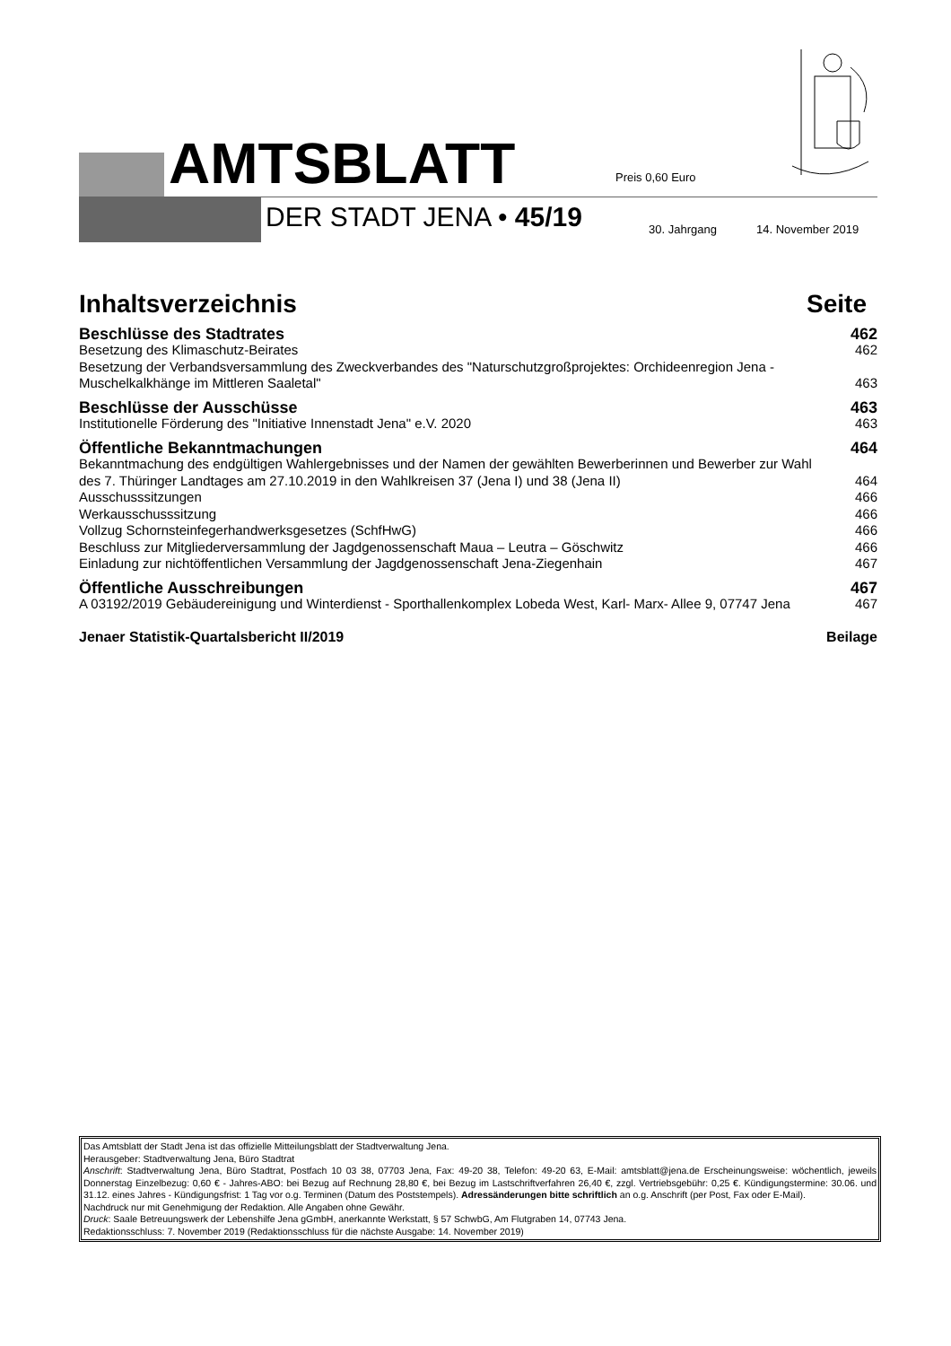AMTSBLATT Preis 0,60 Euro
DER STADT JENA • 45/19 30. Jahrgang 14. November 2019
Inhaltsverzeichnis Seite
Beschlüsse des Stadtrates 462
Besetzung des Klimaschutz-Beirates 462
Besetzung der Verbandsversammlung des Zweckverbandes des "Naturschutzgroßprojektes: Orchideenregion Jena -
Muschelkalkhänge im Mittleren Saaletal"
463
Beschlüsse der Ausschüsse 463
Institutionelle Förderung des "Initiative Innenstadt Jena" e.V. 2020 463
Öffentliche Bekanntmachungen 464
Bekanntmachung des endgültigen Wahlergebnisses und der Namen der gewählten Bewerberinnen und Bewerber zur Wahl
des 7. Thüringer Landtages am 27.10.2019 in den Wahlkreisen 37 (Jena I) und 38 (Jena II)
464
Ausschusssitzungen 466
Werkausschusssitzung 466
Vollzug Schornsteinfegerhandwerksgesetzes (SchfHwG) 466
Beschluss zur Mitgliederversammlung der Jagdgenossenschaft Maua – Leutra – Göschwitz 466
Einladung zur nichtöffentlichen Versammlung der Jagdgenossenschaft Jena-Ziegenhain 467
Öffentliche Ausschreibungen 467
A 03192/2019 Gebäudereinigung und Winterdienst - Sporthallenkomplex Lobeda West, Karl- Marx- Allee 9, 07747 Jena 467
Jenaer Statistik-Quartalsbericht II/2019 Beilage
Das Amtsblatt der Stadt Jena ist das offizielle Mitteilungsblatt der Stadtverwaltung Jena.
Herausgeber: Stadtverwaltung Jena, Büro Stadtrat
Anschrift: Stadtverwaltung Jena, Büro Stadtrat, Postfach 10 03 38, 07703 Jena, Fax: 49-20 38, Telefon: 49-20 63, E-Mail: amtsblatt@jena.de Erscheinungsweise: wöchentlich, jeweils Donnerstag Einzelbezug: 0,60 € - Jahres-ABO: bei Bezug auf Rechnung 28,80 €, bei Bezug im Lastschriftverfahren 26,40 €, zzgl. Vertriebsgebühr: 0,25 €. Kündigungstermine: 30.06. und 31.12. eines Jahres - Kündigungsfrist: 1 Tag vor o.g. Terminen (Datum des Poststempels). Adressänderungen bitte schriftlich an o.g. Anschrift (per Post, Fax oder E-Mail).
Nachdruck nur mit Genehmigung der Redaktion. Alle Angaben ohne Gewähr.
Druck: Saale Betreuungswerk der Lebenshilfe Jena gGmbH, anerkannte Werkstatt, § 57 SchwbG, Am Flutgraben 14, 07743 Jena.
Redaktionsschluss: 7. November 2019 (Redaktionsschluss für die nächste Ausgabe: 14. November 2019)